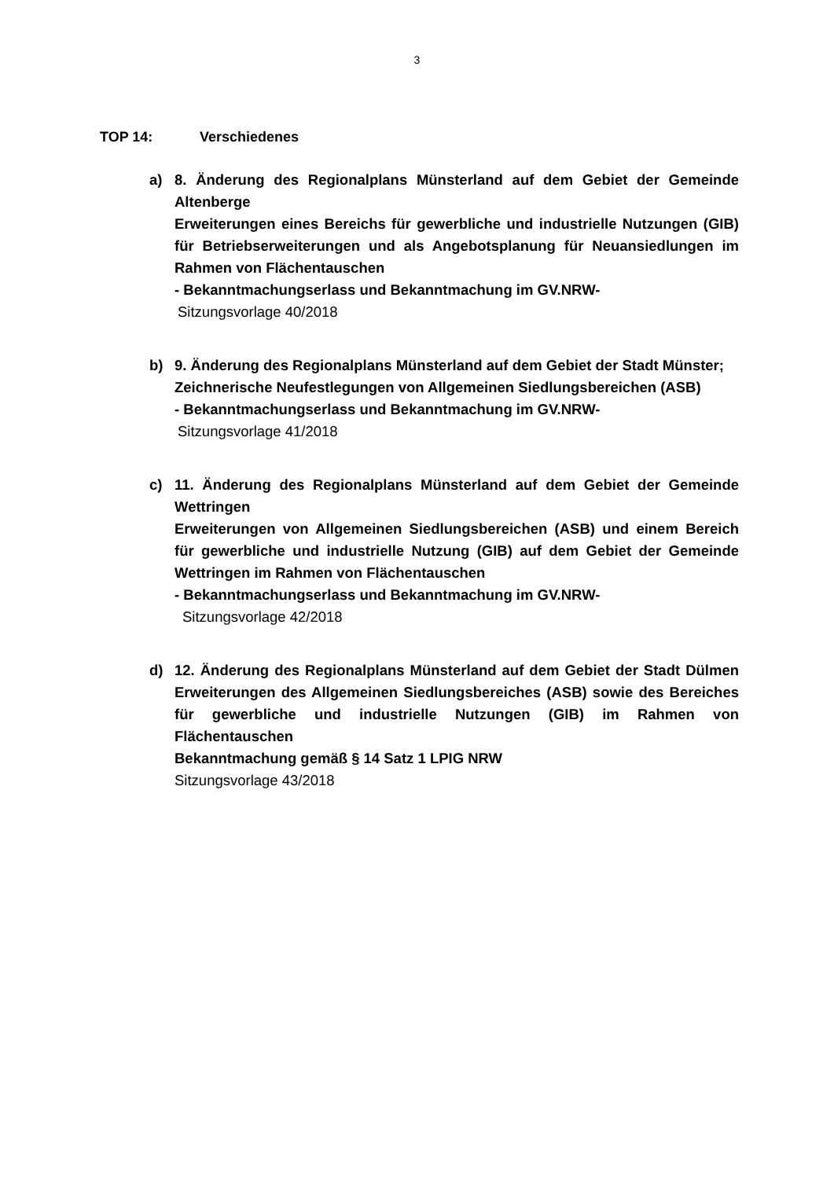3
TOP 14: Verschiedenes
a) 8. Änderung des Regionalplans Münsterland auf dem Gebiet der Gemeinde Altenberge
Erweiterungen eines Bereichs für gewerbliche und industrielle Nutzungen (GIB) für Betriebserweiterungen und als Angebotsplanung für Neuansiedlungen im Rahmen von Flächentauschen
- Bekanntmachungserlass und Bekanntmachung im GV.NRW-
Sitzungsvorlage 40/2018
b) 9. Änderung des Regionalplans Münsterland auf dem Gebiet der Stadt Münster;
Zeichnerische Neufestlegungen von Allgemeinen Siedlungsbereichen (ASB)
- Bekanntmachungserlass und Bekanntmachung im GV.NRW-
Sitzungsvorlage 41/2018
c) 11. Änderung des Regionalplans Münsterland auf dem Gebiet der Gemeinde Wettringen
Erweiterungen von Allgemeinen Siedlungsbereichen (ASB) und einem Bereich für gewerbliche und industrielle Nutzung (GIB) auf dem Gebiet der Gemeinde Wettringen im Rahmen von Flächentauschen
- Bekanntmachungserlass und Bekanntmachung im GV.NRW-
Sitzungsvorlage 42/2018
d) 12. Änderung des Regionalplans Münsterland auf dem Gebiet der Stadt Dülmen Erweiterungen des Allgemeinen Siedlungsbereiches (ASB) sowie des Bereiches für gewerbliche und industrielle Nutzungen (GIB) im Rahmen von Flächentauschen
Bekanntmachung gemäß § 14 Satz 1 LPIG NRW
Sitzungsvorlage 43/2018